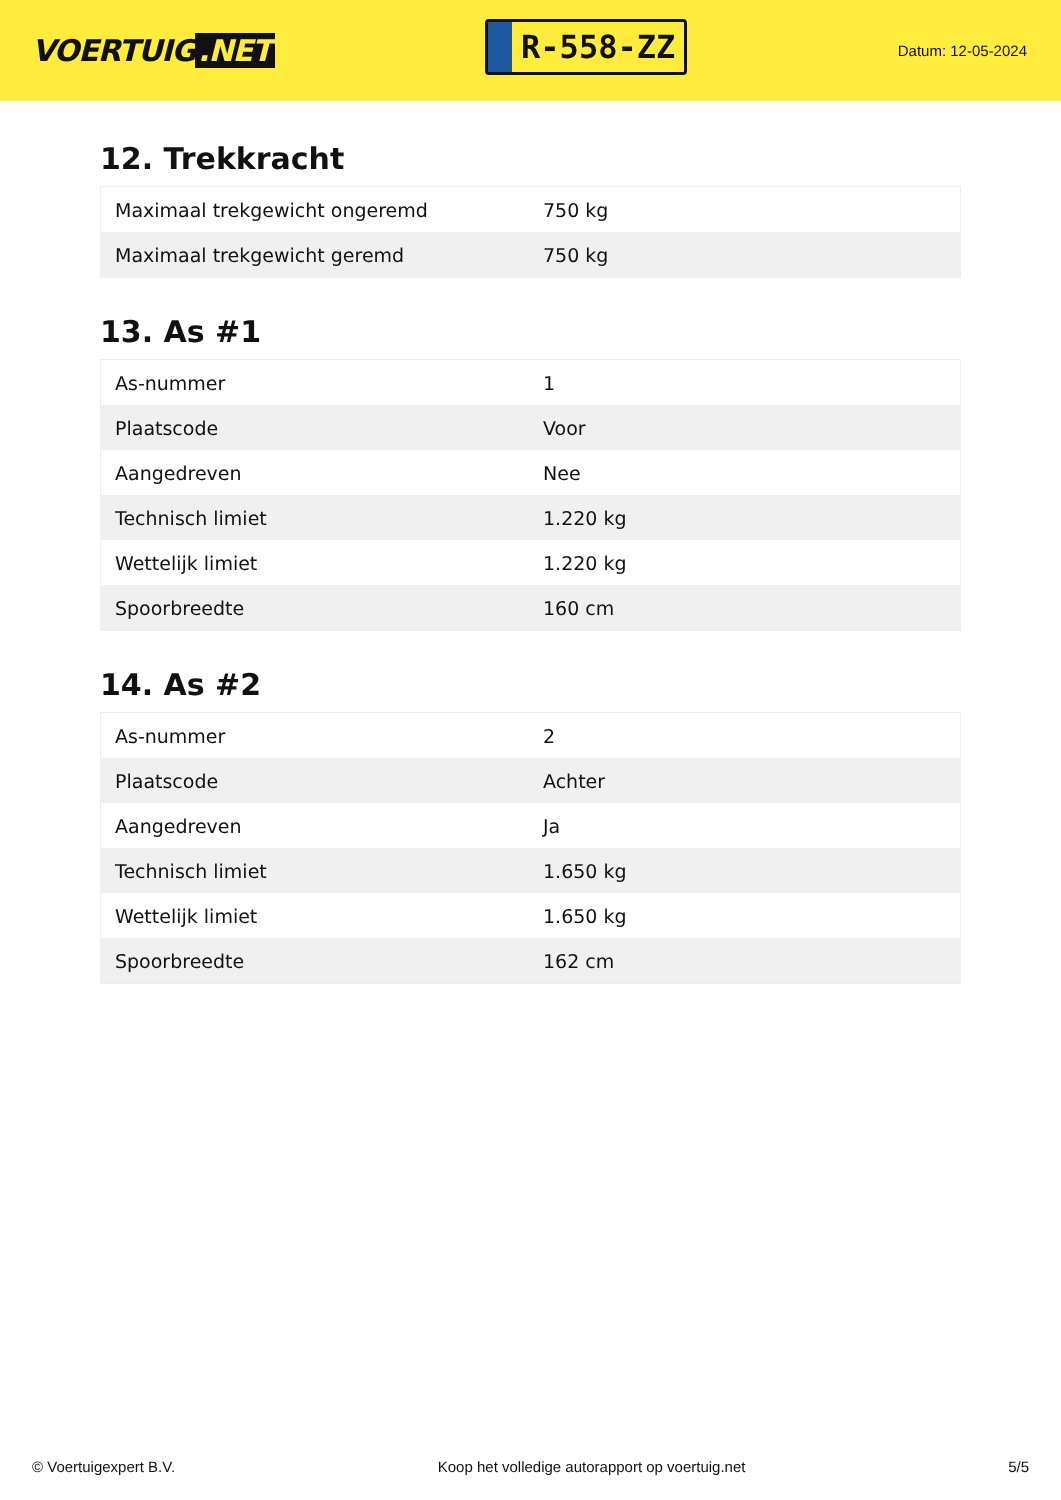VOERTUIG.NET
R-558-ZZ
Datum: 12-05-2024
12. Trekkracht
| Maximaal trekgewicht ongeremd | 750 kg |
| Maximaal trekgewicht geremd | 750 kg |
13. As #1
| As-nummer | 1 |
| Plaatscode | Voor |
| Aangedreven | Nee |
| Technisch limiet | 1.220 kg |
| Wettelijk limiet | 1.220 kg |
| Spoorbreedte | 160 cm |
14. As #2
| As-nummer | 2 |
| Plaatscode | Achter |
| Aangedreven | Ja |
| Technisch limiet | 1.650 kg |
| Wettelijk limiet | 1.650 kg |
| Spoorbreedte | 162 cm |
© Voertuigexpert B.V. Koop het volledige autorapport op voertuig.net 5/5